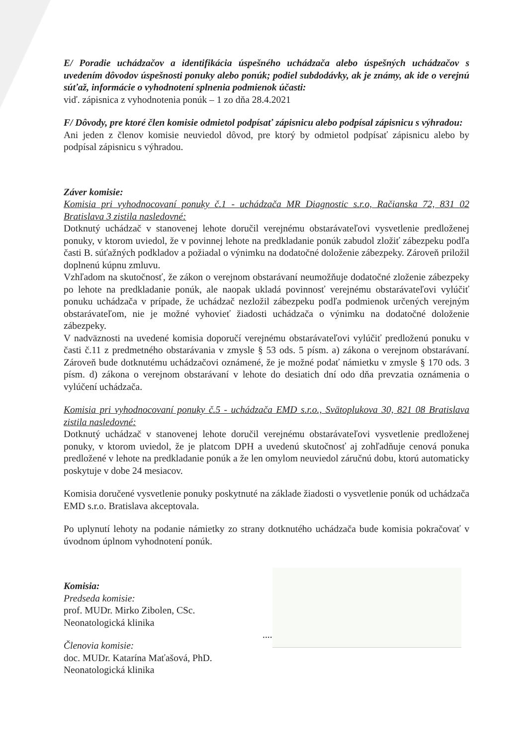E/ Poradie uchádzačov a identifikácia úspešného uchádzača alebo úspešných uchádzačov s uvedením dôvodov úspešnosti ponuky alebo ponúk; podiel subdodávky, ak je známy, ak ide o verejnú súťaž, informácie o vyhodnotení splnenia podmienok účasti:
viď. zápisnica z vyhodnotenia ponúk – 1 zo dňa 28.4.2021
F/ Dôvody, pre ktoré člen komisie odmietol podpísať zápisnicu alebo podpísal zápisnicu s výhradou:
Ani jeden z členov komisie neuviedol dôvod, pre ktorý by odmietol podpísať zápisnicu alebo by podpísal zápisnicu s výhradou.
Záver komisie:
Komisia pri vyhodnocovaní ponuky č.1 - uchádzača MR Diagnostic s.r.o, Račianska 72, 831 02 Bratislava 3 zistila nasledovné:
Dotknutý uchádzač v stanovenej lehote doručil verejnému obstarávateľovi vysvetlenie predloženej ponuky, v ktorom uviedol, že v povinnej lehote na predkladanie ponúk zabudol zložiť zábezpeku podľa časti B. súťažných podkladov a požiadal o výnimku na dodatočné doloženie zábezpeky. Zároveň priložil doplnenú kúpnu zmluvu.
Vzhľadom na skutočnosť, že zákon o verejnom obstarávaní neumožňuje dodatočné zloženie zábezpeky po lehote na predkladanie ponúk, ale naopak ukladá povinnosť verejnému obstarávateľovi vylúčiť ponuku uchádzača v prípade, že uchádzač nezložil zábezpeku podľa podmienok určených verejným obstarávateľom, nie je možné vyhovieť žiadosti uchádzača o výnimku na dodatočné doloženie zábezpeky.
V nadväznosti na uvedené komisia doporučí verejnému obstarávateľovi vylúčiť predloženú ponuku v časti č.11 z predmetného obstarávania v zmysle § 53 ods. 5 písm. a) zákona o verejnom obstarávaní. Zároveň bude dotknutému uchádzačovi oznámené, že je možné podať námietku v zmysle § 170 ods. 3 písm. d) zákona o verejnom obstarávaní v lehote do desiatich dní odo dňa prevzatia oznámenia o vylúčení uchádzača.
Komisia pri vyhodnocovaní ponuky č.5 - uchádzača EMD s.r.o., Svätoplukova 30, 821 08 Bratislava zistila nasledovné:
Dotknutý uchádzač v stanovenej lehote doručil verejnému obstarávateľovi vysvetlenie predloženej ponuky, v ktorom uviedol, že je platcom DPH a uvedenú skutočnosť aj zohľadňuje cenová ponuka predložené v lehote na predkladanie ponúk a že len omylom neuviedol záručnú dobu, ktorú automaticky poskytuje v dobe 24 mesiacov.
Komisia doručené vysvetlenie ponuky poskytnuté na základe žiadosti o vysvetlenie ponúk od uchádzača EMD s.r.o. Bratislava akceptovala.
Po uplynutí lehoty na podanie námietky zo strany dotknutého uchádzača bude komisia pokračovať v úvodnom úplnom vyhodnotení ponúk.
Komisia:
Predseda komisie:
prof. MUDr. Mirko Zibolen, CSc.
Neonatologická klinika
Členovia komisie:
doc. MUDr. Katarína Maťašová, PhD.
Neonatologická klinika
....